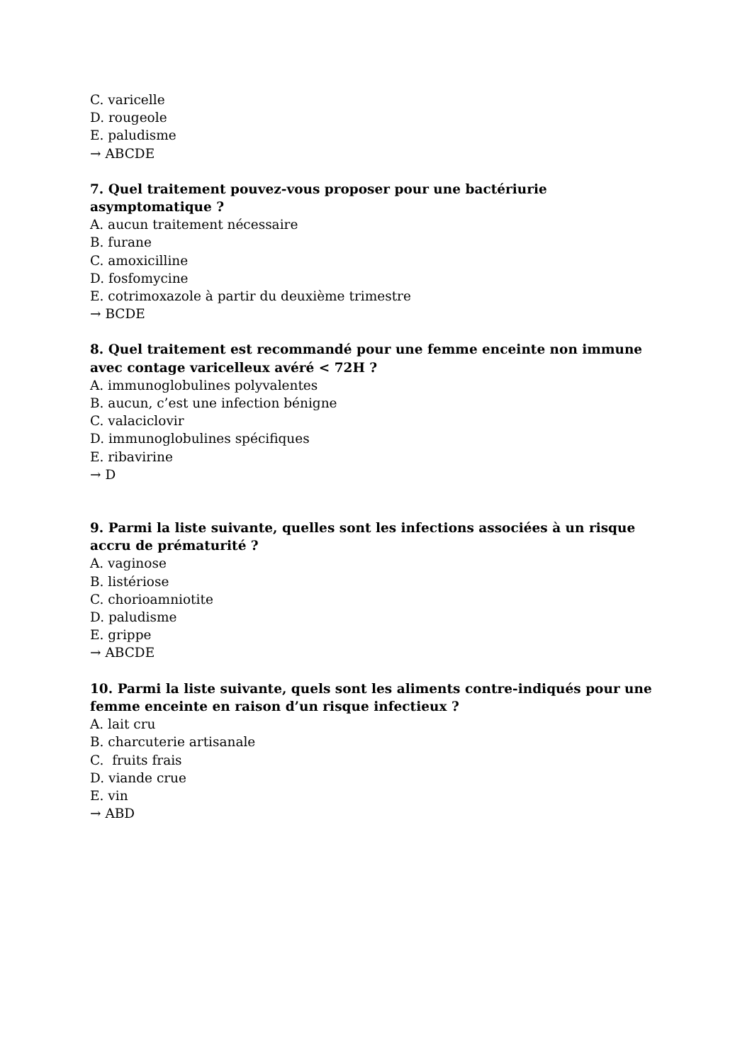C. varicelle
D. rougeole
E. paludisme
→ ABCDE
7. Quel traitement pouvez-vous proposer pour une bactériurie asymptomatique ?
A. aucun traitement nécessaire
B. furane
C. amoxicilline
D. fosfomycine
E. cotrimoxazole à partir du deuxième trimestre
→ BCDE
8. Quel traitement est recommandé pour une femme enceinte non immune avec contage varicelleux avéré < 72H ?
A. immunoglobulines polyvalentes
B. aucun, c’est une infection bénigne
C. valaciclovir
D. immunoglobulines spécifiques
E. ribavirine
→ D
9. Parmi la liste suivante, quelles sont les infections associées à un risque accru de prématurité ?
A. vaginose
B. listériose
C. chorioamniotite
D. paludisme
E. grippe
→ ABCDE
10. Parmi la liste suivante, quels sont les aliments contre-indiqués pour une femme enceinte en raison d’un risque infectieux ?
A. lait cru
B. charcuterie artisanale
C. fruits frais
D. viande crue
E. vin
→ ABD